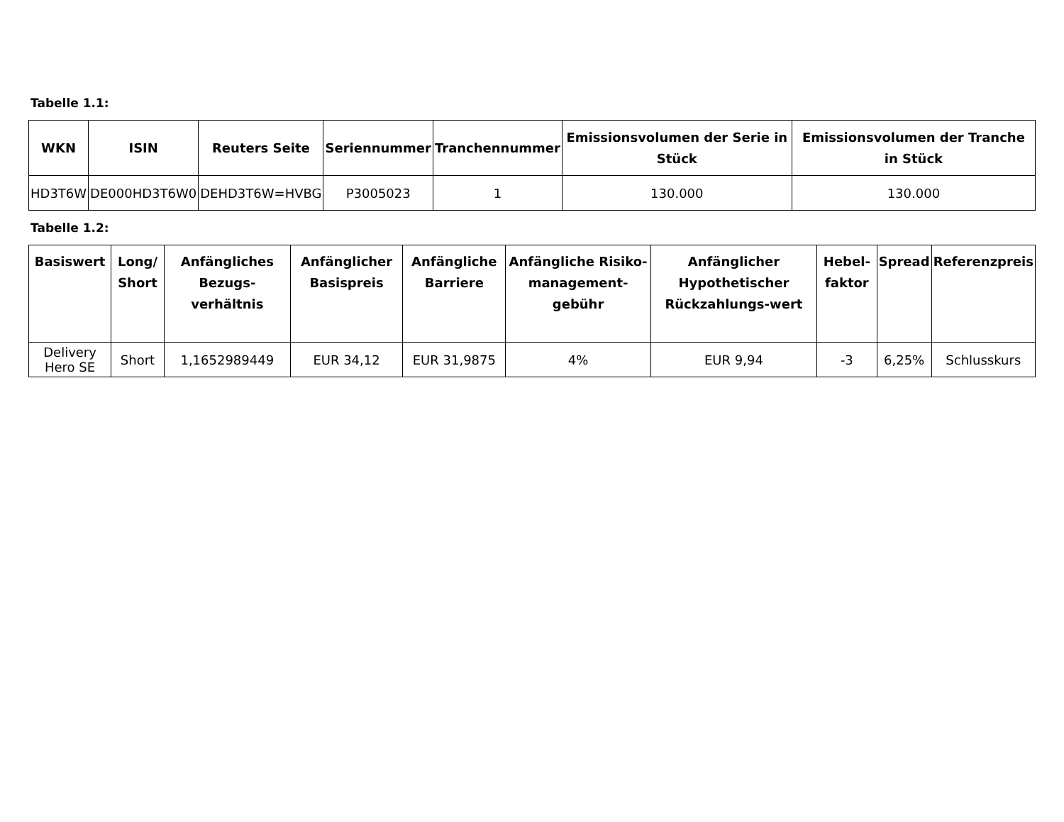Tabelle 1.1:
| WKN | ISIN | Reuters Seite | Seriennummer | Tranchennummer | Emissionsvolumen der Serie in Stück | Emissionsvolumen der Tranche in Stück |
| --- | --- | --- | --- | --- | --- | --- |
| HD3T6W | DE000HD3T6W0 | DEHD3T6W=HVBG | P3005023 | 1 | 130.000 | 130.000 |
Tabelle 1.2:
| Basiswert | Long/ Short | Anfängliches Bezugs-verhältnis | Anfänglicher Basispreis | Anfängliche Barriere | Anfängliche Risiko-management-gebühr | Anfänglicher Hypothetischer Rückzahlungs-wert | Hebel-faktor | Spread | Referenzpreis |
| --- | --- | --- | --- | --- | --- | --- | --- | --- | --- |
| Delivery Hero SE | Short | 1,1652989449 | EUR 34,12 | EUR 31,9875 | 4% | EUR 9,94 | -3 | 6,25% | Schlusskurs |